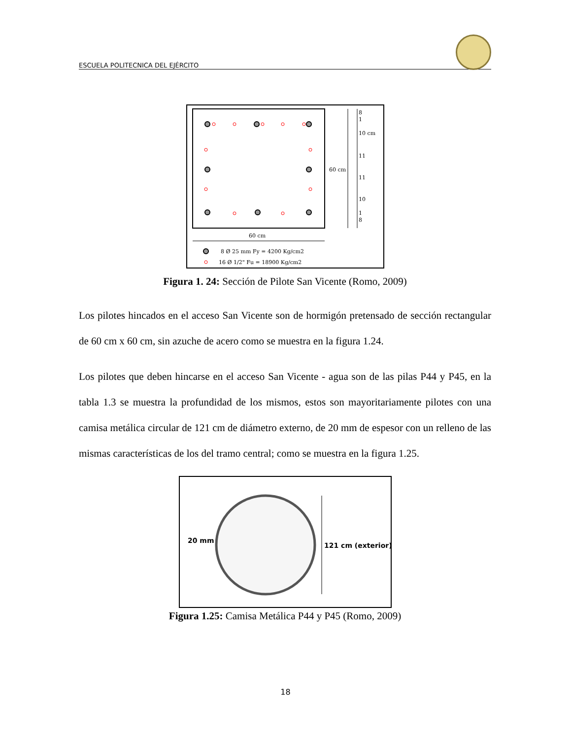ESCUELA POLITECNICA DEL EJÉRCITO
60 cm
60 cm
8
1
10 cm
11
11
10
1
8
8 Ø 25 mm Fy = 4200 Kg/cm2
16 Ø 1/2" Fu = 18900 Kg/cm2
Figura 1. 24: Sección de Pilote San Vicente (Romo, 2009)
Los pilotes hincados en el acceso San Vicente son de hormigón pretensado de sección rectangular de 60 cm x 60 cm, sin azuche de acero como se muestra en la figura 1.24.
Los pilotes que deben hincarse en el acceso San Vicente - agua son de las pilas P44 y P45, en la tabla 1.3 se muestra la profundidad de los mismos, estos son mayoritariamente pilotes con una camisa metálica circular de 121 cm de diámetro externo, de 20 mm de espesor con un relleno de las mismas características de los del tramo central; como se muestra en la figura 1.25.
20 mm
121 cm (exterior)
Figura 1.25: Camisa Metálica P44 y P45 (Romo, 2009)
18